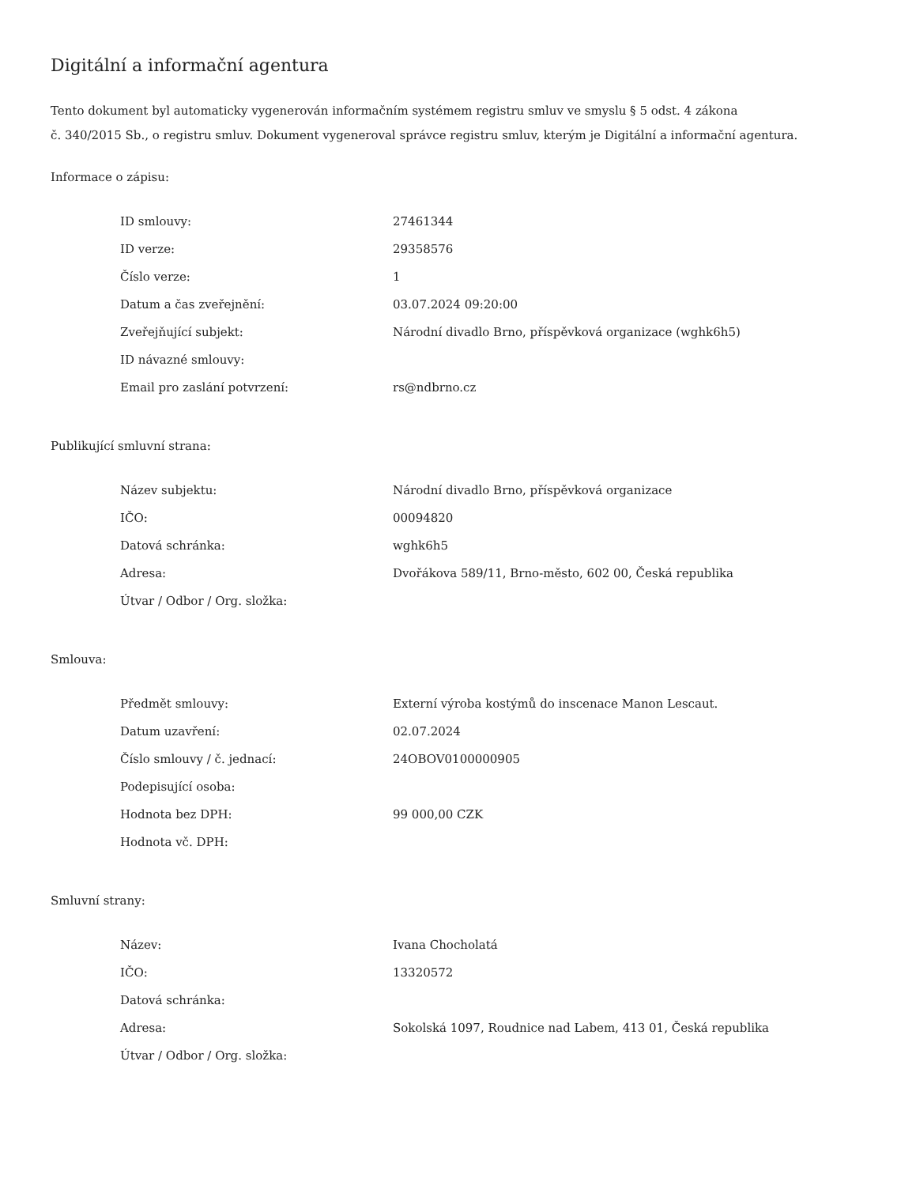Digitální a informační agentura
Tento dokument byl automaticky vygenerován informačním systémem registru smluv ve smyslu § 5 odst. 4 zákona
č. 340/2015 Sb., o registru smluv. Dokument vygeneroval správce registru smluv, kterým je Digitální a informační agentura.
Informace o zápisu:
| ID smlouvy: | 27461344 |
| ID verze: | 29358576 |
| Číslo verze: | 1 |
| Datum a čas zveřejnění: | 03.07.2024 09:20:00 |
| Zveřejňující subjekt: | Národní divadlo Brno, příspěvková organizace (wghk6h5) |
| ID návazné smlouvy: | |
| Email pro zaslání potvrzení: | rs@ndbrno.cz |
Publikující smluvní strana:
| Název subjektu: | Národní divadlo Brno, příspěvková organizace |
| IČO: | 00094820 |
| Datová schránka: | wghk6h5 |
| Adresa: | Dvořákova 589/11, Brno-město, 602 00, Česká republika |
| Útvar / Odbor / Org. složka: | |
Smlouva:
| Předmět smlouvy: | Externí výroba kostýmů do inscenace Manon Lescaut. |
| Datum uzavření: | 02.07.2024 |
| Číslo smlouvy / č. jednací: | 24OBOV0100000905 |
| Podepisující osoba: | |
| Hodnota bez DPH: | 99 000,00 CZK |
| Hodnota vč. DPH: | |
Smluvní strany:
| Název: | Ivana Chocholatá |
| IČO: | 13320572 |
| Datová schránka: | |
| Adresa: | Sokolská 1097, Roudnice nad Labem, 413 01, Česká republika |
| Útvar / Odbor / Org. složka: | |